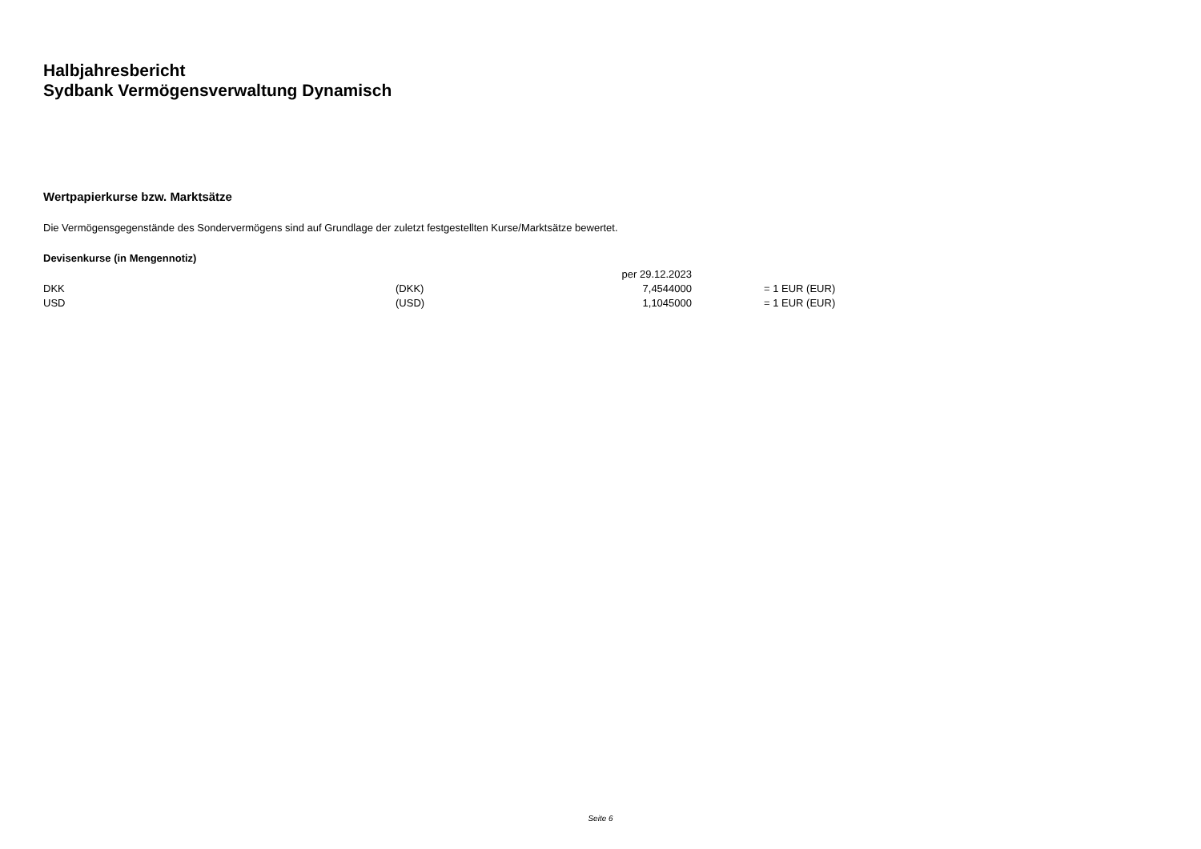Halbjahresbericht
Sydbank Vermögensverwaltung Dynamisch
Wertpapierkurse bzw. Marktsätze
Die Vermögensgegenstände des Sondervermögens sind auf Grundlage der zuletzt festgestellten Kurse/Marktsätze bewertet.
Devisenkurse (in Mengennotiz)
| | | per 29.12.2023 | | |
| DKK | (DKK) | 7,4544000 | | = 1 EUR (EUR) |
| USD | (USD) | 1,1045000 | | = 1 EUR (EUR) |
Seite 6